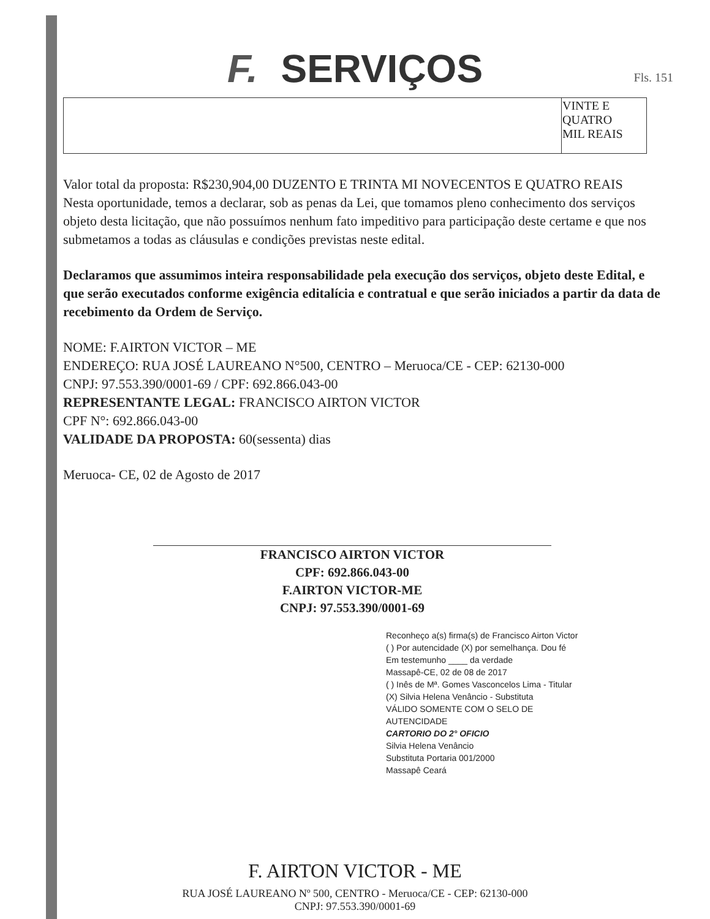F. SERVIÇOS
Fls. 151
| | VINTE E QUATRO MIL REAIS |
Valor total da proposta: R$230,904,00 DUZENTO E TRINTA MI NOVECENTOS E QUATRO REAIS
Nesta oportunidade, temos a declarar, sob as penas da Lei, que tomamos pleno conhecimento dos serviços objeto desta licitação, que não possuímos nenhum fato impeditivo para participação deste certame e que nos submetamos a todas as cláusulas e condições previstas neste edital.
Declaramos que assumimos inteira responsabilidade pela execução dos serviços, objeto deste Edital, e que serão executados conforme exigência editalícia e contratual e que serão iniciados a partir da data de recebimento da Ordem de Serviço.
NOME: F.AIRTON VICTOR – ME
ENDEREÇO: RUA JOSÉ LAUREANO N°500, CENTRO – Meruoca/CE - CEP: 62130-000
CNPJ: 97.553.390/0001-69 / CPF: 692.866.043-00
REPRESENTANTE LEGAL: FRANCISCO AIRTON VICTOR
CPF N°: 692.866.043-00
VALIDADE DA PROPOSTA: 60(sessenta) dias
Meruoca- CE, 02 de Agosto de 2017
FRANCISCO AIRTON VICTOR
CPF: 692.866.043-00
F.AIRTON VICTOR-ME
CNPJ: 97.553.390/0001-69
Reconheço a(s) firma(s) de Francisco Airton Victor
( ) Por autencidade (X) por semelhança. Dou fé
Em testemunho ____ da verdade
Massapê-CE, 02 de 08 de 2017
( ) Inês de Mª. Gomes Vasconcelos Lima - Titular
(X) Silvia Helena Venâncio - Substituta
VÁLIDO SOMENTE COM O SELO DE AUTENCIDADE
CARTORIO DO 2° OFICIO
Silvia Helena Venâncio
Substituta Portaria 001/2000
Massapê Ceará
F. AIRTON VICTOR - ME
RUA JOSÉ LAUREANO Nº 500, CENTRO - Meruoca/CE - CEP: 62130-000
CNPJ: 97.553.390/0001-69